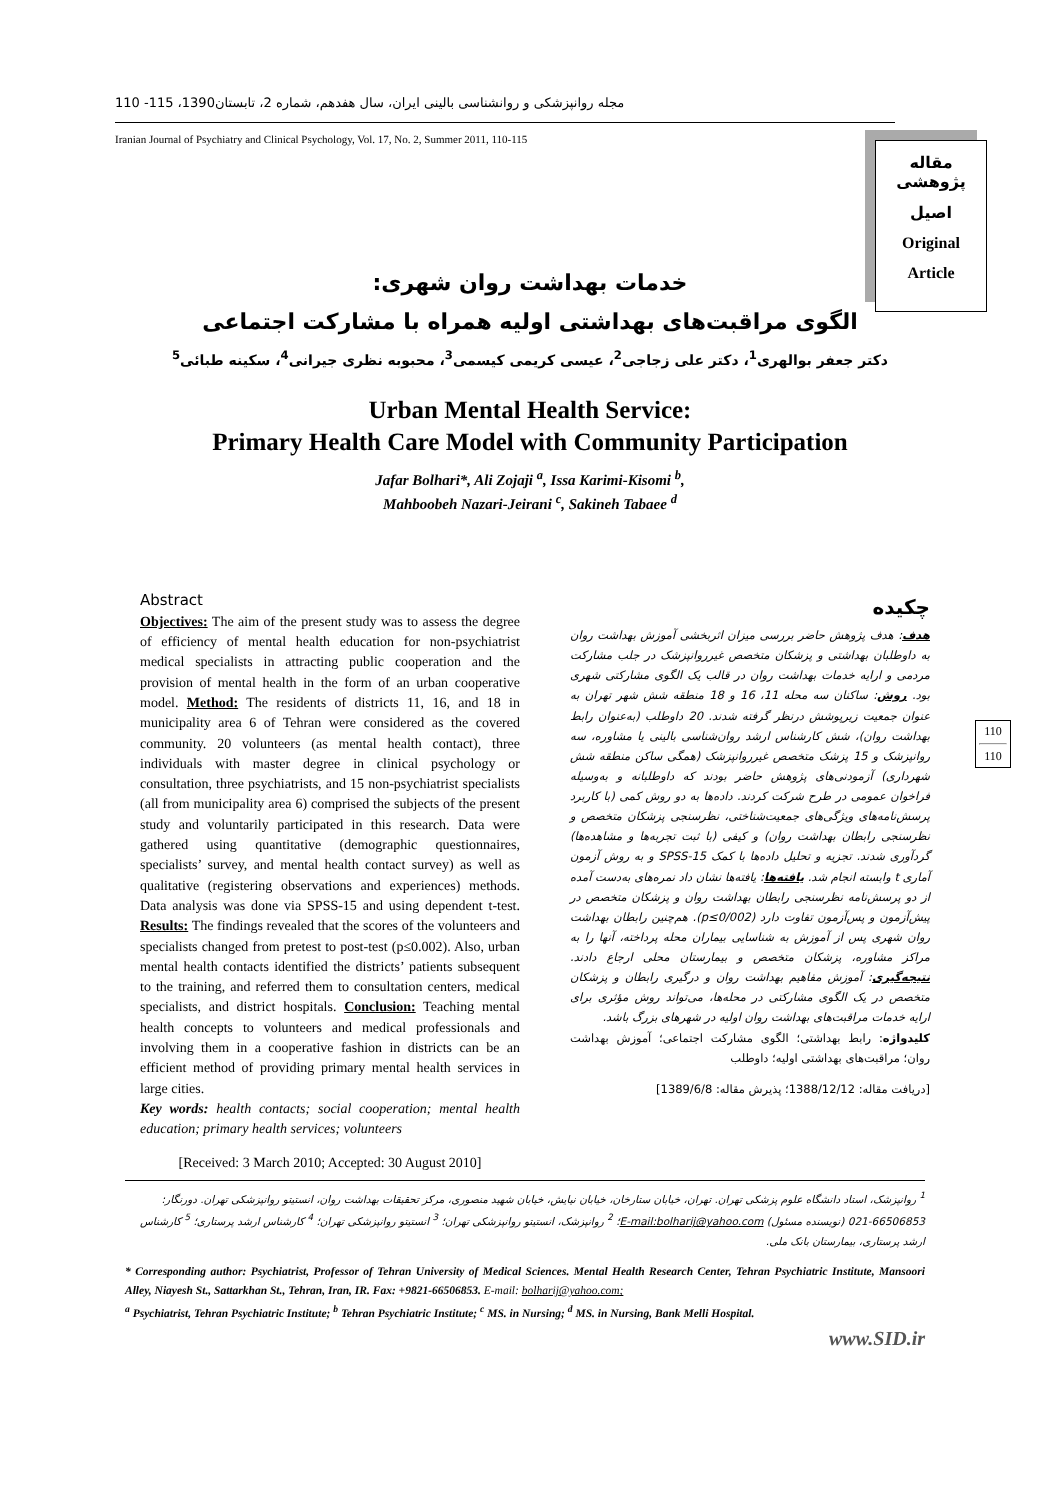مجله روانپزشکی و روانشناسی بالینی ایران، سال هفدهم، شماره 2، تابستان1390، 115- 110
Iranian Journal of Psychiatry and Clinical Psychology, Vol. 17, No. 2, Summer 2011, 110-115
مقاله پژوهشی
اصیل
Original
Article
خدمات بهداشت روان شهری:
الگوی مراقبت‌های بهداشتی اولیه همراه با مشارکت اجتماعی
دکتر جعفر بوالهری<sup>1</sup>، دکتر علی زجاجی<sup>2</sup>، عیسی کریمی کیسمی<sup>3</sup>، محبوبه نظری جیرانی<sup>4</sup>، سکینه طبائی<sup>5</sup>
Urban Mental Health Service:
Primary Health Care Model with Community Participation
Jafar Bolhari*, Ali Zojaji <sup>a</sup>, Issa Karimi-Kisomi <sup>b</sup>,
Mahboobeh Nazari-Jeirani <sup>c</sup>, Sakineh Tabaee <sup>d</sup>
Abstract
Objectives: The aim of the present study was to assess the degree of efficiency of mental health education for non-psychiatrist medical specialists in attracting public cooperation and the provision of mental health in the form of an urban cooperative model. Method: The residents of districts 11, 16, and 18 in municipality area 6 of Tehran were considered as the covered community. 20 volunteers (as mental health contact), three individuals with master degree in clinical psychology or consultation, three psychiatrists, and 15 non-psychiatrist specialists (all from municipality area 6) comprised the subjects of the present study and voluntarily participated in this research. Data were gathered using quantitative (demographic questionnaires, specialists’ survey, and mental health contact survey) as well as qualitative (registering observations and experiences) methods. Data analysis was done via SPSS-15 and using dependent t-test. Results: The findings revealed that the scores of the volunteers and specialists changed from pretest to post-test (p≤0.002). Also, urban mental health contacts identified the districts’ patients subsequent to the training, and referred them to consultation centers, medical specialists, and district hospitals. Conclusion: Teaching mental health concepts to volunteers and medical professionals and involving them in a cooperative fashion in districts can be an efficient method of providing primary mental health services in large cities.
Key words: health contacts; social cooperation; mental health education; primary health services; volunteers
[Received: 3 March 2010; Accepted: 30 August 2010]
چکیده
هدف: هدف پژوهش حاضر بررسی میزان اثربخشی آموزش بهداشت روان به داوطلبان بهداشتی و پزشکان متخصص غیرروانپزشک در جلب مشارکت مردمی و ارایه خدمات بهداشت روان در قالب یک الگوی مشارکتی شهری بود. روش: ساکنان سه محله 11، 16 و 18 منطقه شش شهر تهران به عنوان جمعیت زیرپوشش درنظر گرفته شدند. 20 داوطلب (به‌عنوان رابط بهداشت روان)، شش کارشناس ارشد روان‌شناسی بالینی یا مشاوره، سه روانپزشک و 15 پزشک متخصص غیرروانپزشک (همگی ساکن منطقه شش شهرداری) آزمودنی‌های پژوهش حاضر بودند که داوطلبانه و به‌وسیله فراخوان عمومی در طرح شرکت کردند. داده‌ها به دو روش کمی (با کاربرد پرسش‌نامه‌های ویژگی‌های جمعیت‌شناختی، نظرسنجی پزشکان متخصص و نظرسنجی رابطان بهداشت روان) و کیفی (با ثبت تجربه‌ها و مشاهده‌ها) گردآوری شدند. تجزیه و تحلیل داده‌ها با کمک SPSS-15 و به روش آزمون آماری t وابسته انجام شد. یافته‌ها: یافته‌ها نشان داد نمره‌های به‌دست آمده از دو پرسش‌نامه نظرسنجی رابطان بهداشت روان و پزشکان متخصص در پیش‌آزمون و پس‌آزمون تفاوت دارد (p≤0/002). هم‌چنین رابطان بهداشت روان شهری پس از آموزش به شناسایی بیماران محله پرداخته، آنها را به مراکز مشاوره، پزشکان متخصص و بیمارستان محلی ارجاع دادند. نتیجه‌گیری: آموزش مفاهیم بهداشت روان و درگیری رابطان و پزشکان متخصص در یک الگوی مشارکتی در محله‌ها، می‌تواند روش مؤثری برای ارایه خدمات مراقبت‌های بهداشت روان اولیه در شهرهای بزرگ باشد.
کلیدواژه: رابط بهداشتی؛ الگوی مشارکت اجتماعی؛ آموزش بهداشت روان؛ مراقبت‌های بهداشتی اولیه؛ داوطلب
[دریافت مقاله: 1388/12/12؛ پذیرش مقاله: 1389/6/8]
110
110
<sup>1</sup> روانپزشک، استاد دانشگاه علوم پزشکی تهران. تهران، خیابان ستارخان، خیابان نیایش، خیابان شهید منصوری، مرکز تحقیقات بهداشت روان، انستیتو روانپزشکی تهران. دورنگار: 66506853-021 (نویسنده مسئول) E-mail:bolharij@yahoo.com؛ <sup>2</sup> روانپزشک، انستیتو روانپزشکی تهران؛ <sup>3</sup> انستیتو روانپزشکی تهران؛ <sup>4</sup> کارشناس ارشد پرستاری؛ <sup>5</sup> کارشناس ارشد پرستاری، بیمارستان بانک ملی.
* Corresponding author: Psychiatrist, Professor of Tehran University of Medical Sciences. Mental Health Research Center, Tehran Psychiatric Institute, Mansoori Alley, Niayesh St., Sattarkhan St., Tehran, Iran, IR. Fax: +9821-66506853. E-mail: bolharij@yahoo.com;
<sup>a</sup> Psychiatrist, Tehran Psychiatric Institute; <sup>b</sup> Tehran Psychiatric Institute; <sup>c</sup> MS. in Nursing; <sup>d</sup> MS. in Nursing, Bank Melli Hospital.
www.SID.ir